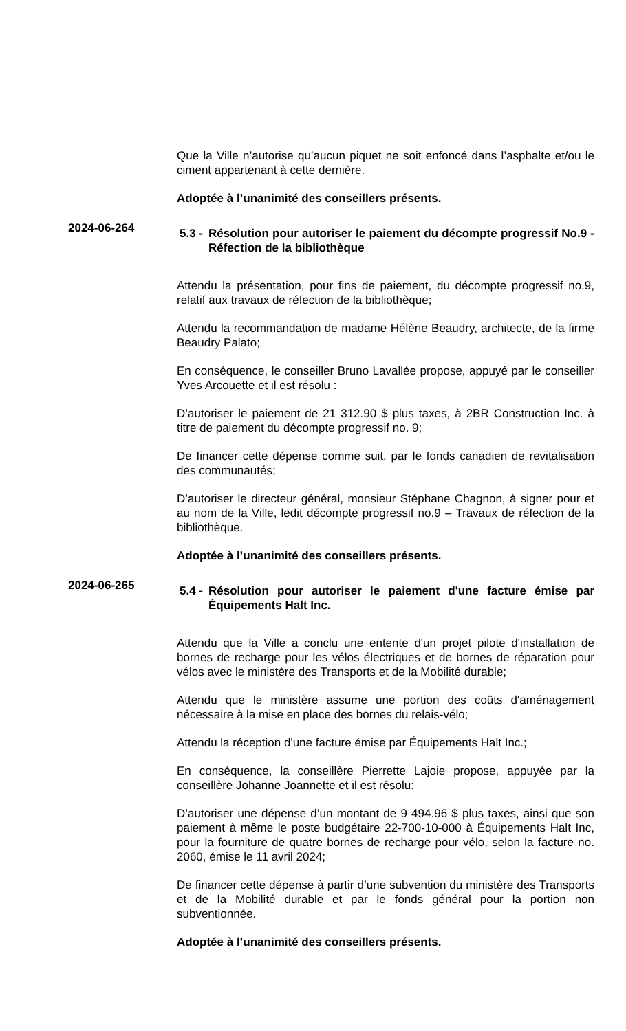Que la Ville n’autorise qu’aucun piquet ne soit enfoncé dans l’asphalte et/ou le ciment appartenant à cette dernière.
Adoptée à l’unanimité des conseillers présents.
2024-06-264
5.3 - Résolution pour autoriser le paiement du décompte progressif No.9 - Réfection de la bibliothèque
Attendu la présentation, pour fins de paiement, du décompte progressif no.9, relatif aux travaux de réfection de la bibliothèque;
Attendu la recommandation de madame Hélène Beaudry, architecte, de la firme Beaudry Palato;
En conséquence, le conseiller Bruno Lavallée propose, appuyé par le conseiller Yves Arcouette et il est résolu :
D’autoriser le paiement de 21 312.90 $ plus taxes, à 2BR Construction Inc. à titre de paiement du décompte progressif no. 9;
De financer cette dépense comme suit, par le fonds canadien de revitalisation des communautés;
D’autoriser le directeur général, monsieur Stéphane Chagnon, à signer pour et au nom de la Ville, ledit décompte progressif no.9 – Travaux de réfection de la bibliothèque.
Adoptée à l’unanimité des conseillers présents.
2024-06-265
5.4 - Résolution pour autoriser le paiement d'une facture émise par Équipements Halt Inc.
Attendu que la Ville a conclu une entente d'un projet pilote d'installation de bornes de recharge pour les vélos électriques et de bornes de réparation pour vélos avec le ministère des Transports et de la Mobilité durable;
Attendu que le ministère assume une portion des coûts d'aménagement nécessaire à la mise en place des bornes du relais-vélo;
Attendu la réception d'une facture émise par Équipements Halt Inc.;
En conséquence, la conseillère Pierrette Lajoie propose, appuyée par la conseillère Johanne Joannette et il est résolu:
D’autoriser une dépense d’un montant de 9 494.96 $ plus taxes, ainsi que son paiement à même le poste budgétaire 22-700-10-000 à Équipements Halt Inc, pour la fourniture de quatre bornes de recharge pour vélo, selon la facture no. 2060, émise le 11 avril 2024;
De financer cette dépense à partir d’une subvention du ministère des Transports et de la Mobilité durable et par le fonds général pour la portion non subventionnée.
Adoptée à l’unanimité des conseillers présents.